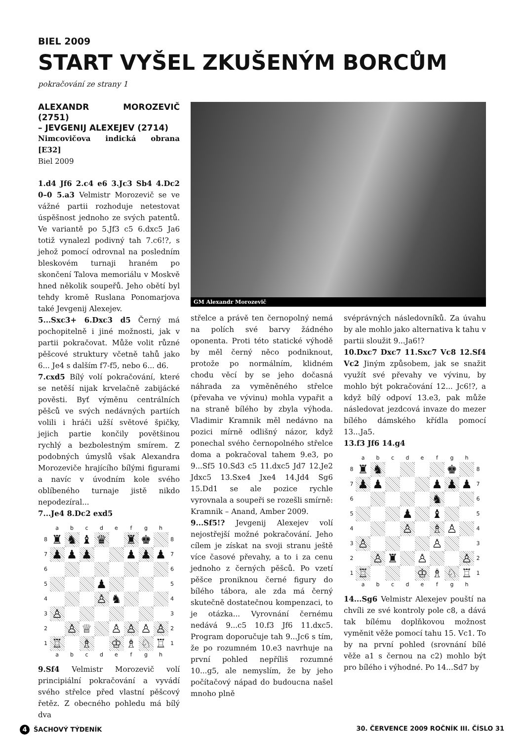BIEL 2009
START VYŠEL ZKUŠENÝM BORCŮM
pokračování ze strany 1
ALEXANDR MOROZEVIČ (2751)
– JEVGENIJ ALEXEJEV (2714)
Nimcovičova indická obrana [E32]
Biel 2009
1.d4 Jf6 2.c4 e6 3.Jc3 Sb4 4.Dc2 0–0 5.a3 Velmistr Morozevič se ve vážné partii rozhoduje netestovat úspěšnost jednoho ze svých patentů. Ve variantě po 5.Jf3 c5 6.dxc5 Ja6 totiž vynalezl podivný tah 7.c6!?, s jehož pomocí odrovnal na posledním bleskovém turnaji hraném po skončení Talova memoriálu v Moskvě hned několik soupeřů. Jeho obětí byl tehdy kromě Ruslana Ponomarjova také Jevgenij Alexejev.
5...Sxc3+ 6.Dxc3 d5 Černý má pochopitelně i jiné možnosti, jak v partii pokračovat. Může volit různé pěšcové struktury včetně tahů jako 6... Je4 s dalším f7-f5, nebo 6... d6.
7.cxd5 Bílý volí pokračování, které se netěší nijak krvelačně zabijácké pověsti. Byť výměnu centrálních pěšců ve svých nedávných partiích volili i hráči užší světové špičky, jejich partie končily povětšinou rychlý a bezbolestným smírem. Z podobných úmyslů však Alexandra Morozeviče hrajícího bílými figurami a navíc v úvodním kole svého oblíbeného turnaje jistě nikdo nepodezíral...
7...Je4 8.Dc2 exd5
| | a | b | c | d | e | f | g | h | |
| 8 | ♜ | ♞ | ♝ | ♛ | | ♜ | ♚ | | 8 |
| 7 | ♟ | ♟ | ♟ | | | ♟ | ♟ | ♟ | 7 |
| 6 | | | | | | | | | 6 |
| 5 | | | | ♟ | | | | | 5 |
| 4 | | | | ♙ | ♞ | | | | 4 |
| 3 | ♙ | | | | | | | | 3 |
| 2 | | ♙ | ♕ | | ♙ | ♙ | ♙ | ♙ | 2 |
| 1 | ♖ | | ♗ | | ♔ | ♗ | ♘ | ♖ | 1 |
| | a | b | c | d | e | f | g | h | |
9.Sf4 Velmistr Morozevič volí principiální pokračování a vyvádí svého střelce před vlastní pěšcový řetěz. Z obecného pohledu má bílý dva
GM Alexandr Morozevič
střelce a právě ten černopolný nemá na polích své barvy žádného oponenta. Proti této statické výhodě by měl černý něco podniknout, protože po normálním, klidném chodu věcí by se jeho dočasná náhrada za vyměněného střelce (převaha ve vývinu) mohla vypařit a na straně bílého by zbyla výhoda. Vladimir Kramnik měl nedávno na pozici mírně odlišný názor, když ponechal svého černopolného střelce doma a pokračoval tahem 9.e3, po 9...Sf5 10.Sd3 c5 11.dxc5 Jd7 12.Je2 Jdxc5 13.Sxe4 Jxe4 14.Jd4 Sg6 15.Dd1 se ale pozice rychle vyrovnala a soupeři se rozešli smírně: Kramnik – Anand, Amber 2009.
9...Sf5!? Jevgenij Alexejev volí nejostřejší možné pokračování. Jeho cílem je získat na svoji stranu ještě více časové převahy, a to i za cenu jednoho z černých pěšců. Po vzetí pěšce proniknou černé figury do bílého tábora, ale zda má černý skutečně dostatečnou kompenzaci, to je otázka... Vyrovnání černému nedává 9...c5 10.f3 Jf6 11.dxc5. Program doporučuje tah 9...Jc6 s tím, že po rozumném 10.e3 navrhuje na první pohled nepříliš rozumné 10...g5, ale nemyslím, že by jeho počítačový nápad do budoucna našel mnoho plně
svéprávných následovníků. Za úvahu by ale mohlo jako alternativa k tahu v partii sloužit 9...Ja6!?
10.Dxc7 Dxc7 11.Sxc7 Vc8 12.Sf4 Vc2 Jiným způsobem, jak se snažit využít své převahy ve vývinu, by mohlo být pokračování 12... Jc6!?, a když bílý odpoví 13.e3, pak může následovat jezdcová invaze do mezer bílého dámského křídla pomocí 13...Ja5.
13.f3 Jf6 14.g4
| | a | b | c | d | e | f | g | h | |
| 8 | ♜ | ♞ | | | | | ♚ | | 8 |
| 7 | ♟ | ♟ | | | | ♟ | ♟ | ♟ | 7 |
| 6 | | | | | | ♞ | | | 6 |
| 5 | | | | ♟ | | ♝ | | | 5 |
| 4 | | | | ♙ | | ♗ | ♙ | | 4 |
| 3 | ♙ | | | | | ♙ | | | 3 |
| 2 | | ♙ | ♜ | | ♙ | | | ♙ | 2 |
| 1 | ♖ | | | | ♔ | ♗ | ♘ | ♖ | 1 |
| | a | b | c | d | e | f | g | h | |
14...Sg6 Velmistr Alexejev pouští na chvíli ze své kontroly pole c8, a dává tak bílému doplňkovou možnost vyměnit věže pomocí tahu 15. Vc1. To by na první pohled (srovnání bílé věže a1 s černou na c2) mohlo být pro bílého i výhodné. Po 14...Sd7 by
4 ŠACHOVÝ TÝDENÍK 30. ČERVENCE 2009 ROČNÍK III. ČÍSLO 31